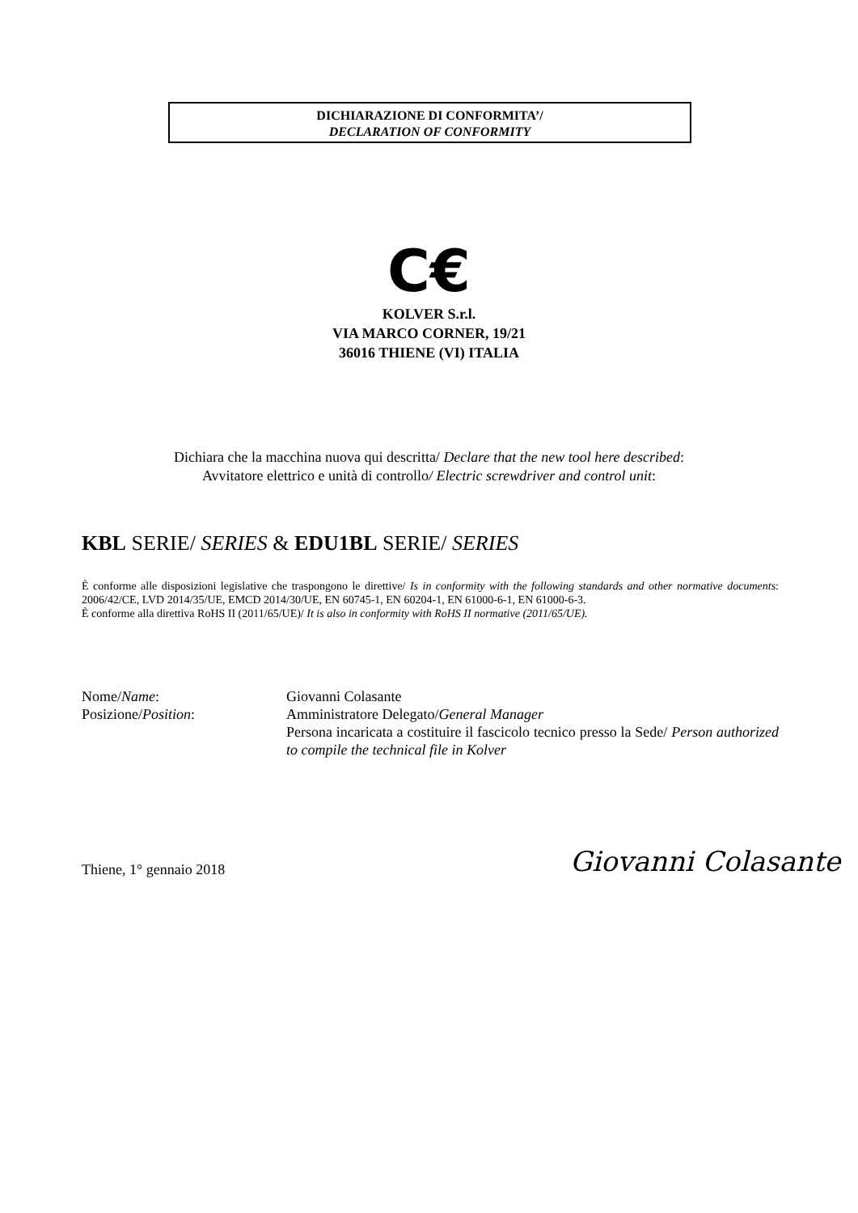DICHIARAZIONE DI CONFORMITA’/
DECLARATION OF CONFORMITY
C€
KOLVER S.r.l.
VIA MARCO CORNER, 19/21
36016 THIENE (VI) ITALIA
Dichiara che la macchina nuova qui descritta/ Declare that the new tool here described:
Avvitatore elettrico e unità di controllo/ Electric screwdriver and control unit:
KBL SERIE/ SERIES & EDU1BL SERIE/ SERIES
È conforme alle disposizioni legislative che traspongono le direttive/ Is in conformity with the following standards and other normative documents: 2006/42/CE, LVD 2014/35/UE, EMCD 2014/30/UE, EN 60745-1, EN 60204-1, EN 61000-6-1, EN 61000-6-3.
È conforme alla direttiva RoHS II (2011/65/UE)/ It is also in conformity with RoHS II normative (2011/65/UE).
Nome/Name: Giovanni Colasante
Posizione/Position: Amministratore Delegato/General Manager
Persona incaricata a costituire il fascicolo tecnico presso la Sede/ Person authorized to compile the technical file in Kolver
Thiene, 1° gennaio 2018 Giovanni Colasante